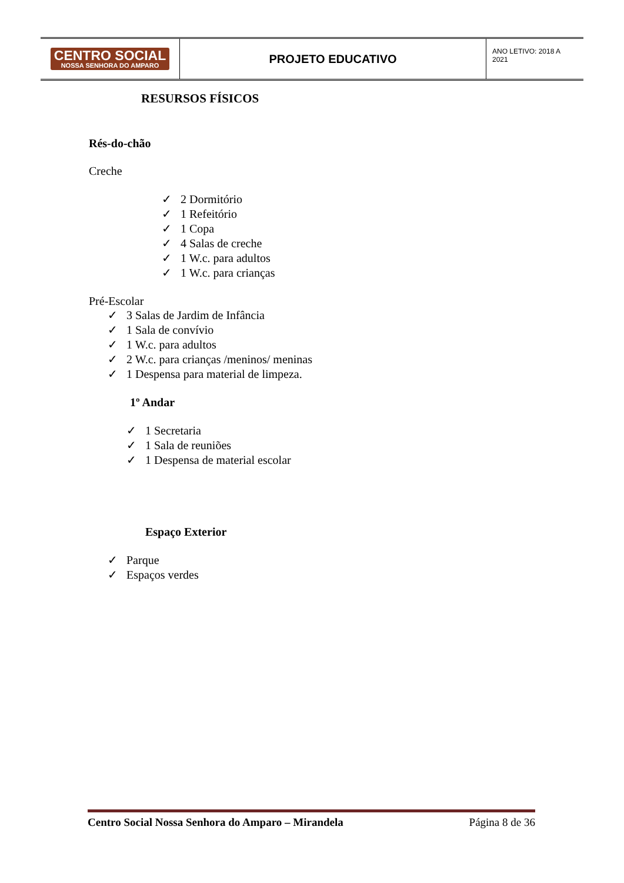CENTRO SOCIAL
NOSSA SENHORA DO AMPARO
PROJETO EDUCATIVO
ANO LETIVO: 2018 A 2021
RESURSOS FÍSICOS
Rés-do-chão
Creche
✓ 2 Dormitório
✓ 1 Refeitório
✓ 1 Copa
✓ 4 Salas de creche
✓ 1 W.c. para adultos
✓ 1 W.c. para crianças
Pré-Escolar
✓ 3 Salas de Jardim de Infância
✓ 1 Sala de convívio
✓ 1 W.c. para adultos
✓ 2 W.c. para crianças /meninos/ meninas
✓ 1 Despensa para material de limpeza.
1º Andar
✓ 1 Secretaria
✓ 1 Sala de reuniões
✓ 1 Despensa de material escolar
Espaço Exterior
✓ Parque
✓ Espaços verdes
Centro Social Nossa Senhora do Amparo – Mirandela Página 8 de 36